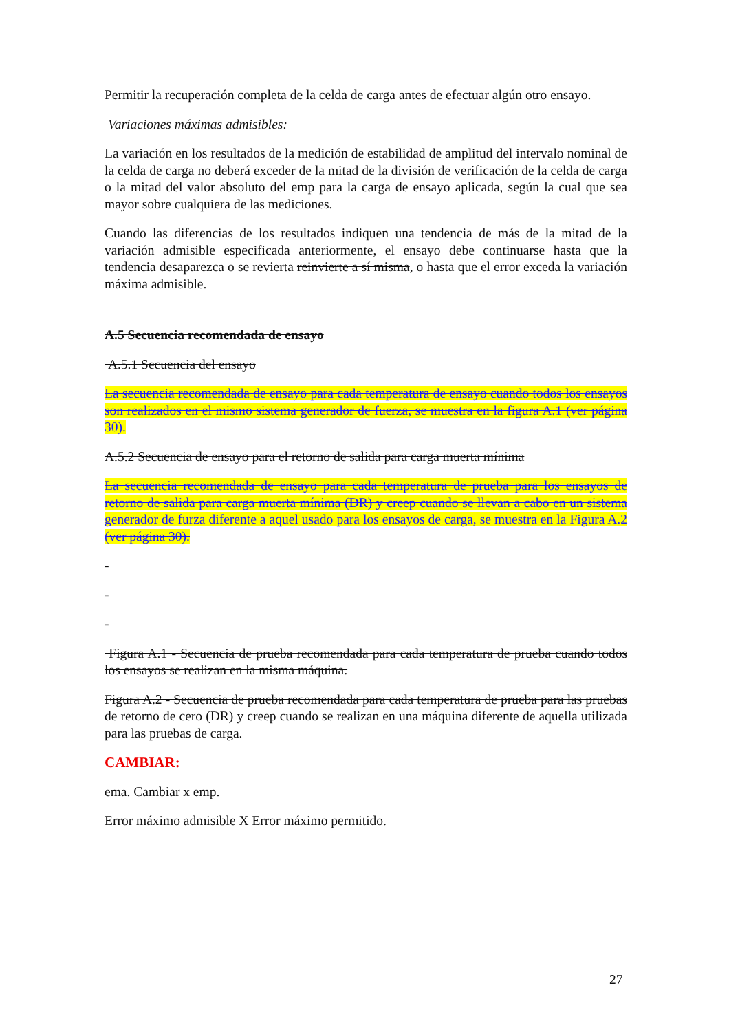Permitir la recuperación completa de la celda de carga antes de efectuar algún otro ensayo.
Variaciones máximas admisibles:
La variación en los resultados de la medición de estabilidad de amplitud del intervalo nominal de la celda de carga no deberá exceder de la mitad de la división de verificación de la celda de carga o la mitad del valor absoluto del emp para la carga de ensayo aplicada, según la cual que sea mayor sobre cualquiera de las mediciones.
Cuando las diferencias de los resultados indiquen una tendencia de más de la mitad de la variación admisible especificada anteriormente, el ensayo debe continuarse hasta que la tendencia desaparezca o se revierta reinvierte a sí misma, o hasta que el error exceda la variación máxima admisible.
A.5 Secuencia recomendada de ensayo
A.5.1 Secuencia del ensayo
La secuencia recomendada de ensayo para cada temperatura de ensayo cuando todos los ensayos son realizados en el mismo sistema generador de fuerza, se muestra en la figura A.1 (ver página 30).
A.5.2 Secuencia de ensayo para el retorno de salida para carga muerta mínima
La secuencia recomendada de ensayo para cada temperatura de prueba para los ensayos de retorno de salida para carga muerta mínima (DR) y creep cuando se llevan a cabo en un sistema generador de furza diferente a aquel usado para los ensayos de carga, se muestra en la Figura A.2 (ver página 30).
-
-
-
Figura A.1 - Secuencia de prueba recomendada para cada temperatura de prueba cuando todos los ensayos se realizan en la misma máquina.
Figura A.2 - Secuencia de prueba recomendada para cada temperatura de prueba para las pruebas de retorno de cero (DR) y creep cuando se realizan en una máquina diferente de aquella utilizada para las pruebas de carga.
CAMBIAR:
ema. Cambiar x emp.
Error máximo admisible X Error máximo permitido.
27